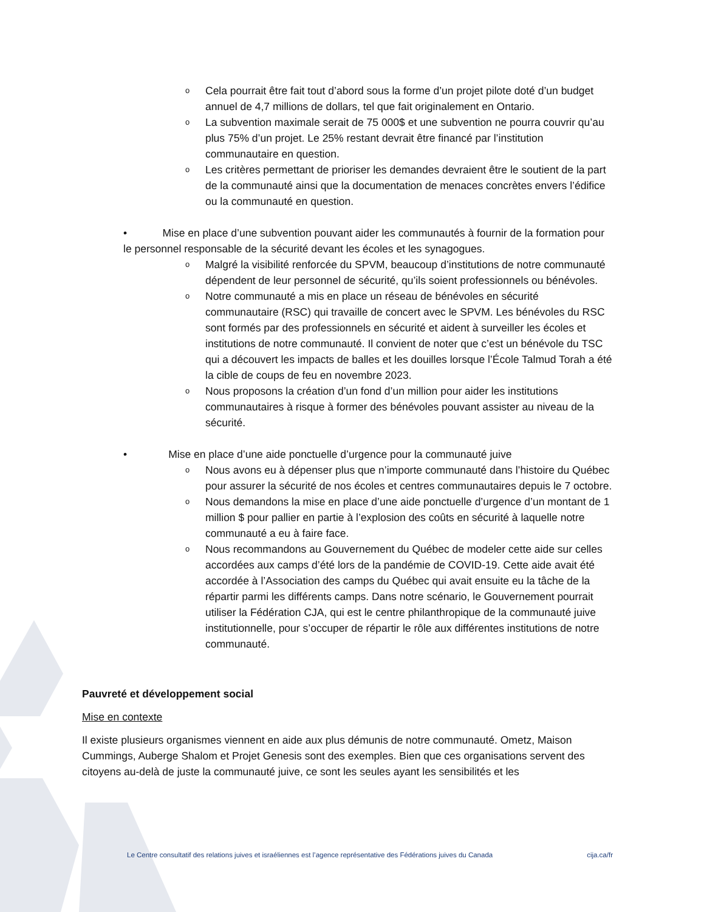o Cela pourrait être fait tout d’abord sous la forme d’un projet pilote doté d’un budget annuel de 4,7 millions de dollars, tel que fait originalement en Ontario.
o La subvention maximale serait de 75 000$ et une subvention ne pourra couvrir qu’au plus 75% d’un projet. Le 25% restant devrait être financé par l’institution communautaire en question.
o Les critères permettant de prioriser les demandes devraient être le soutient de la part de la communauté ainsi que la documentation de menaces concrètes envers l’édifice ou la communauté en question.
• Mise en place d’une subvention pouvant aider les communautés à fournir de la formation pour le personnel responsable de la sécurité devant les écoles et les synagogues.
o Malgré la visibilité renforcée du SPVM, beaucoup d’institutions de notre communauté dépendent de leur personnel de sécurité, qu’ils soient professionnels ou bénévoles.
o Notre communauté a mis en place un réseau de bénévoles en sécurité communautaire (RSC) qui travaille de concert avec le SPVM. Les bénévoles du RSC sont formés par des professionnels en sécurité et aident à surveiller les écoles et institutions de notre communauté. Il convient de noter que c’est un bénévole du TSC qui a découvert les impacts de balles et les douilles lorsque l’École Talmud Torah a été la cible de coups de feu en novembre 2023.
o Nous proposons la création d’un fond d’un million pour aider les institutions communautaires à risque à former des bénévoles pouvant assister au niveau de la sécurité.
• Mise en place d’une aide ponctuelle d’urgence pour la communauté juive
o Nous avons eu à dépenser plus que n’importe communauté dans l’histoire du Québec pour assurer la sécurité de nos écoles et centres communautaires depuis le 7 octobre.
o Nous demandons la mise en place d’une aide ponctuelle d’urgence d’un montant de 1 million $ pour pallier en partie à l’explosion des coûts en sécurité à laquelle notre communauté a eu à faire face.
o Nous recommandons au Gouvernement du Québec de modeler cette aide sur celles accordées aux camps d’été lors de la pandémie de COVID-19. Cette aide avait été accordée à l’Association des camps du Québec qui avait ensuite eu la tâche de la répartir parmi les différents camps. Dans notre scénario, le Gouvernement pourrait utiliser la Fédération CJA, qui est le centre philanthropique de la communauté juive institutionnelle, pour s’occuper de répartir le rôle aux différentes institutions de notre communauté.
Pauvreté et développement social
Mise en contexte
Il existe plusieurs organismes viennent en aide aux plus démunis de notre communauté. Ometz, Maison Cummings, Auberge Shalom et Projet Genesis sont des exemples. Bien que ces organisations servent des citoyens au-delà de juste la communauté juive, ce sont les seules ayant les sensibilités et les
Le Centre consultatif des relations juives et israéliennes est l’agence représentative des Fédérations juives du Canada cija.ca/fr